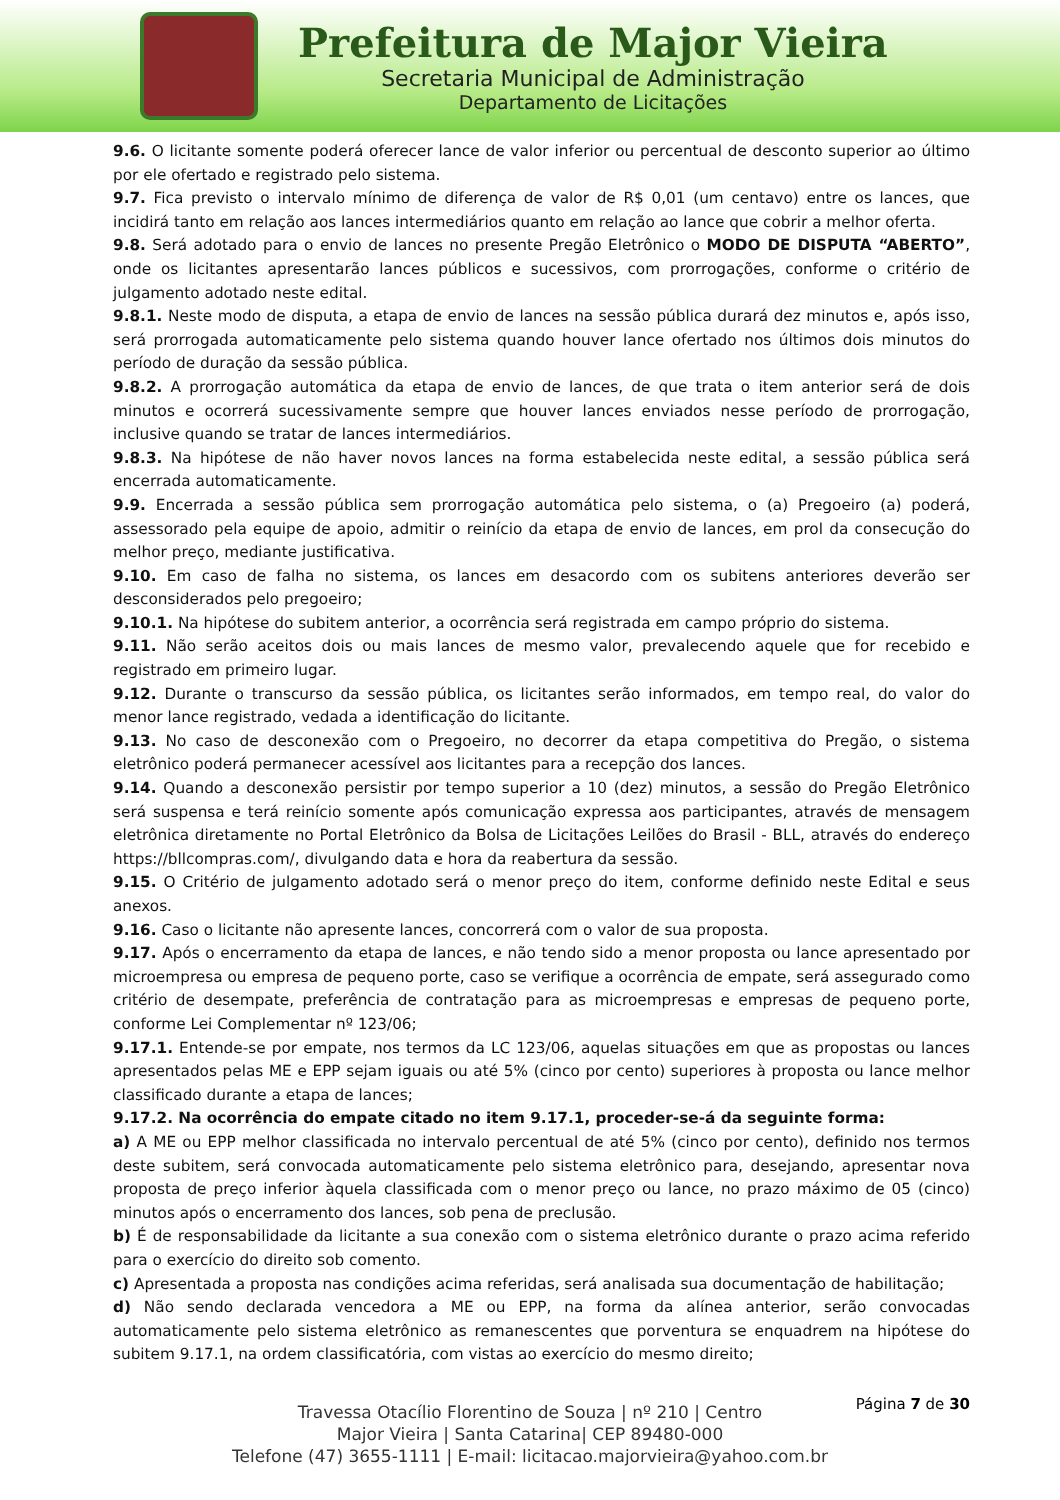Prefeitura de Major Vieira
Secretaria Municipal de Administração
Departamento de Licitações
9.6. O licitante somente poderá oferecer lance de valor inferior ou percentual de desconto superior ao último por ele ofertado e registrado pelo sistema.
9.7. Fica previsto o intervalo mínimo de diferença de valor de R$ 0,01 (um centavo) entre os lances, que incidirá tanto em relação aos lances intermediários quanto em relação ao lance que cobrir a melhor oferta.
9.8. Será adotado para o envio de lances no presente Pregão Eletrônico o MODO DE DISPUTA “ABERTO”, onde os licitantes apresentarão lances públicos e sucessivos, com prorrogações, conforme o critério de julgamento adotado neste edital.
9.8.1. Neste modo de disputa, a etapa de envio de lances na sessão pública durará dez minutos e, após isso, será prorrogada automaticamente pelo sistema quando houver lance ofertado nos últimos dois minutos do período de duração da sessão pública.
9.8.2. A prorrogação automática da etapa de envio de lances, de que trata o item anterior será de dois minutos e ocorrerá sucessivamente sempre que houver lances enviados nesse período de prorrogação, inclusive quando se tratar de lances intermediários.
9.8.3. Na hipótese de não haver novos lances na forma estabelecida neste edital, a sessão pública será encerrada automaticamente.
9.9. Encerrada a sessão pública sem prorrogação automática pelo sistema, o (a) Pregoeiro (a) poderá, assessorado pela equipe de apoio, admitir o reinício da etapa de envio de lances, em prol da consecução do melhor preço, mediante justificativa.
9.10. Em caso de falha no sistema, os lances em desacordo com os subitens anteriores deverão ser desconsiderados pelo pregoeiro;
9.10.1. Na hipótese do subitem anterior, a ocorrência será registrada em campo próprio do sistema.
9.11. Não serão aceitos dois ou mais lances de mesmo valor, prevalecendo aquele que for recebido e registrado em primeiro lugar.
9.12. Durante o transcurso da sessão pública, os licitantes serão informados, em tempo real, do valor do menor lance registrado, vedada a identificação do licitante.
9.13. No caso de desconexão com o Pregoeiro, no decorrer da etapa competitiva do Pregão, o sistema eletrônico poderá permanecer acessível aos licitantes para a recepção dos lances.
9.14. Quando a desconexão persistir por tempo superior a 10 (dez) minutos, a sessão do Pregão Eletrônico será suspensa e terá reinício somente após comunicação expressa aos participantes, através de mensagem eletrônica diretamente no Portal Eletrônico da Bolsa de Licitações Leilões do Brasil - BLL, através do endereço https://bllcompras.com/, divulgando data e hora da reabertura da sessão.
9.15. O Critério de julgamento adotado será o menor preço do item, conforme definido neste Edital e seus anexos.
9.16. Caso o licitante não apresente lances, concorrerá com o valor de sua proposta.
9.17. Após o encerramento da etapa de lances, e não tendo sido a menor proposta ou lance apresentado por microempresa ou empresa de pequeno porte, caso se verifique a ocorrência de empate, será assegurado como critério de desempate, preferência de contratação para as microempresas e empresas de pequeno porte, conforme Lei Complementar nº 123/06;
9.17.1. Entende-se por empate, nos termos da LC 123/06, aquelas situações em que as propostas ou lances apresentados pelas ME e EPP sejam iguais ou até 5% (cinco por cento) superiores à proposta ou lance melhor classificado durante a etapa de lances;
9.17.2. Na ocorrência do empate citado no item 9.17.1, proceder-se-á da seguinte forma:
a) A ME ou EPP melhor classificada no intervalo percentual de até 5% (cinco por cento), definido nos termos deste subitem, será convocada automaticamente pelo sistema eletrônico para, desejando, apresentar nova proposta de preço inferior àquela classificada com o menor preço ou lance, no prazo máximo de 05 (cinco) minutos após o encerramento dos lances, sob pena de preclusão.
b) É de responsabilidade da licitante a sua conexão com o sistema eletrônico durante o prazo acima referido para o exercício do direito sob comento.
c) Apresentada a proposta nas condições acima referidas, será analisada sua documentação de habilitação;
d) Não sendo declarada vencedora a ME ou EPP, na forma da alínea anterior, serão convocadas automaticamente pelo sistema eletrônico as remanescentes que porventura se enquadrem na hipótese do subitem 9.17.1, na ordem classificatória, com vistas ao exercício do mesmo direito;
Página 7 de 30
Travessa Otacílio Florentino de Souza | nº 210 | Centro
Major Vieira | Santa Catarina| CEP 89480-000
Telefone (47) 3655-1111 | E-mail: licitacao.majorvieira@yahoo.com.br